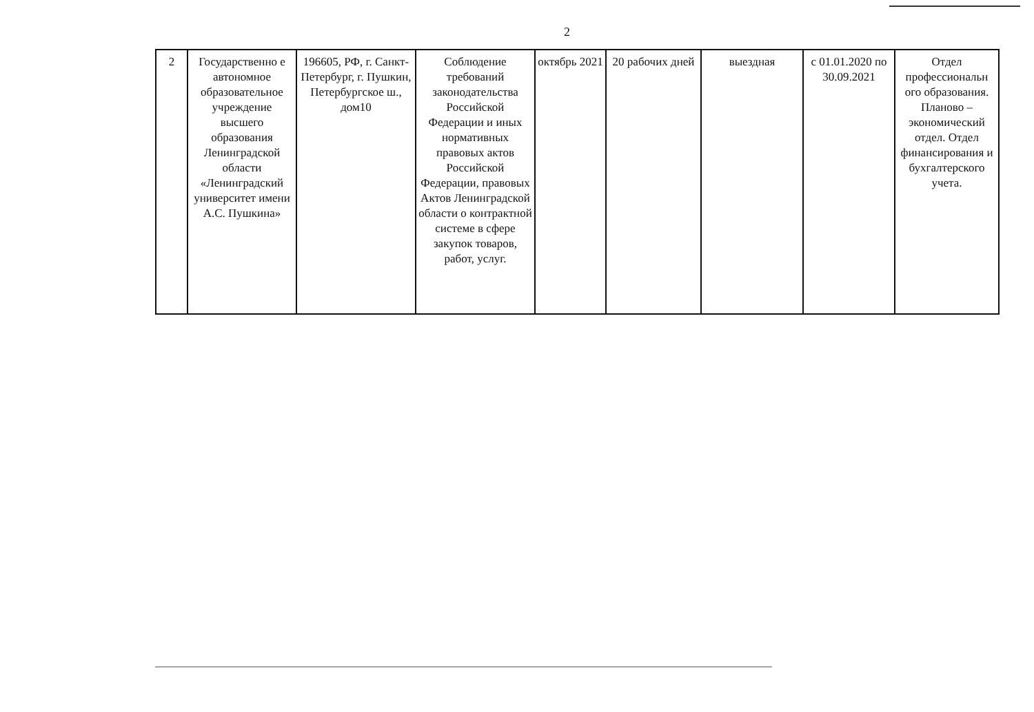2
| 2 | Государственно е автономное образовательное учреждение высшего образования Ленинградской области «Ленинградский университет имени А.С. Пушкина» | 196605, РФ, г. Санкт-Петербург, г. Пушкин, Петербургское ш., дом10 | Соблюдение требований законодательства Российской Федерации и иных нормативных правовых актов Российской Федерации, правовых Актов Ленинградской области о контрактной системе в сфере закупок товаров, работ, услуг. | октябрь 2021 | 20 рабочих дней | выездная | с 01.01.2020 по 30.09.2021 | Отдел профессиональн ого образования. Планово – экономический отдел. Отдел финансирования и бухгалтерского учета. |